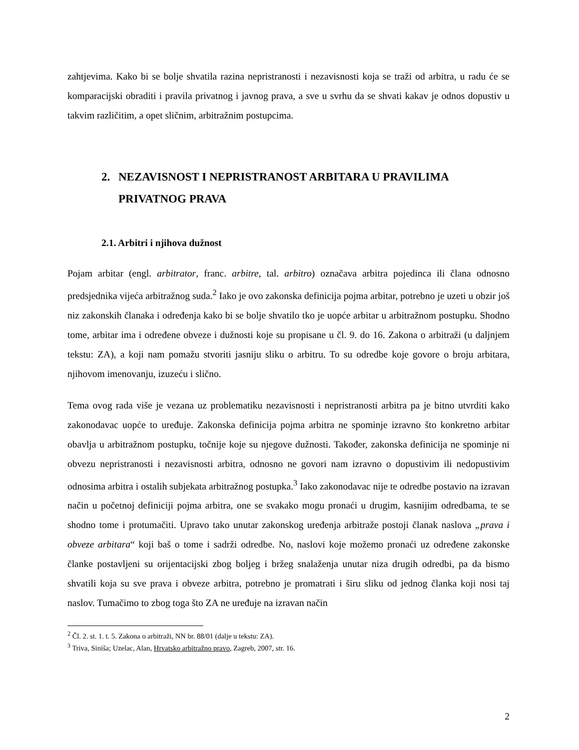zahtjevima. Kako bi se bolje shvatila razina nepristranosti i nezavisnosti koja se traži od arbitra, u radu će se komparacijski obraditi i pravila privatnog i javnog prava, a sve u svrhu da se shvati kakav je odnos dopustiv u takvim različitim, a opet sličnim, arbitražnim postupcima.
2. NEZAVISNOST I NEPRISTRANOST ARBITARA U PRAVILIMA PRIVATNOG PRAVA
2.1. Arbitri i njihova dužnost
Pojam arbitar (engl. arbitrator, franc. arbitre, tal. arbitro) označava arbitra pojedinca ili člana odnosno predsjednika vijeća arbitražnog suda.<sup>2</sup> Iako je ovo zakonska definicija pojma arbitar, potrebno je uzeti u obzir još niz zakonskih članaka i određenja kako bi se bolje shvatilo tko je uopće arbitar u arbitražnom postupku. Shodno tome, arbitar ima i određene obveze i dužnosti koje su propisane u čl. 9. do 16. Zakona o arbitraži (u daljnjem tekstu: ZA), a koji nam pomažu stvoriti jasniju sliku o arbitru. To su odredbe koje govore o broju arbitara, njihovom imenovanju, izuzeću i slično.
Tema ovog rada više je vezana uz problematiku nezavisnosti i nepristranosti arbitra pa je bitno utvrditi kako zakonodavac uopće to uređuje. Zakonska definicija pojma arbitra ne spominje izravno što konkretno arbitar obavlja u arbitražnom postupku, točnije koje su njegove dužnosti. Također, zakonska definicija ne spominje ni obvezu nepristranosti i nezavisnosti arbitra, odnosno ne govori nam izravno o dopustivim ili nedopustivim odnosima arbitra i ostalih subjekata arbitražnog postupka.<sup>3</sup> Iako zakonodavac nije te odredbe postavio na izravan način u početnoj definiciji pojma arbitra, one se svakako mogu pronaći u drugim, kasnijim odredbama, te se shodno tome i protumačiti. Upravo tako unutar zakonskog uređenja arbitraže postoji članak naslova „prava i obveze arbitara“ koji baš o tome i sadrži odredbe. No, naslovi koje možemo pronaći uz određene zakonske članke postavljeni su orijentacijski zbog boljeg i bržeg snalaženja unutar niza drugih odredbi, pa da bismo shvatili koja su sve prava i obveze arbitra, potrebno je promatrati i širu sliku od jednog članka koji nosi taj naslov. Tumačimo to zbog toga što ZA ne uređuje na izravan način
<sup>2</sup> Čl. 2. st. 1. t. 5. Zakona o arbitraži, NN br. 88/01 (dalje u tekstu: ZA).
<sup>3</sup> Triva, Siniša; Uzelac, Alan, Hrvatsko arbitražno pravo, Zagreb, 2007, str. 16.
2